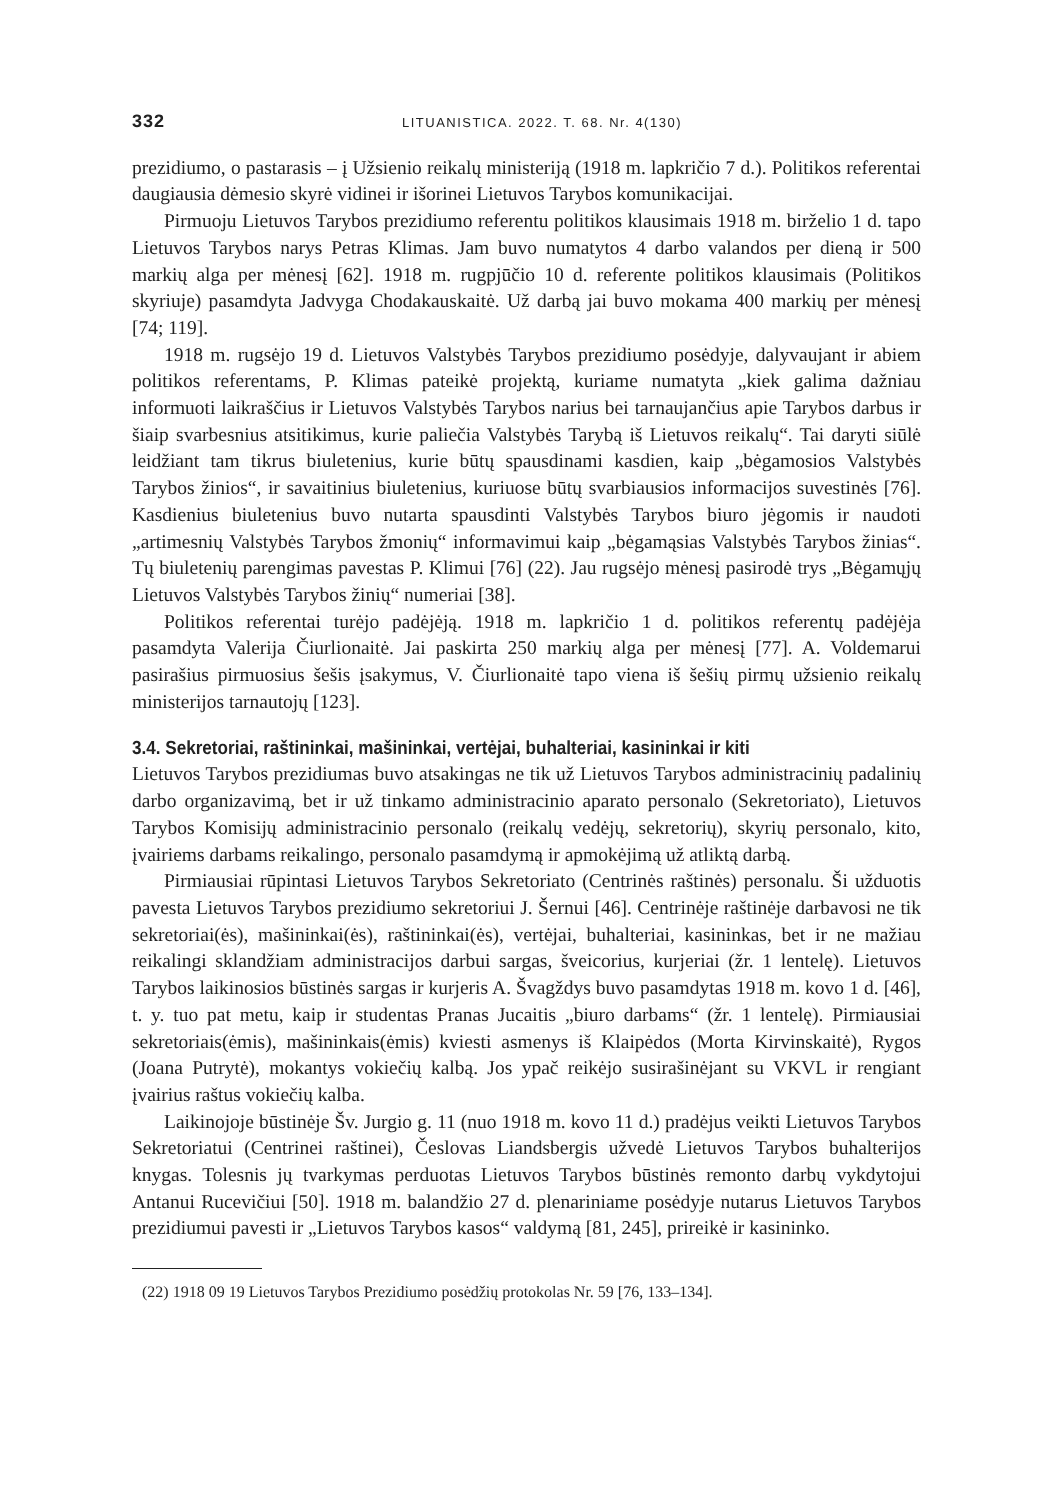332 LITUANISTICA. 2022. T. 68. Nr. 4(130)
prezidiumo, o pastarasis – į Užsienio reikalų ministeriją (1918 m. lapkričio 7 d.). Politikos referentai daugiausia dėmesio skyrė vidinei ir išorinei Lietuvos Tarybos komunikacijai.
Pirmuoju Lietuvos Tarybos prezidiumo referentu politikos klausimais 1918 m. birželio 1 d. tapo Lietuvos Tarybos narys Petras Klimas. Jam buvo numatytos 4 darbo valandos per dieną ir 500 markių alga per mėnesį [62]. 1918 m. rugpjūčio 10 d. referente politikos klausimais (Politikos skyriuje) pasamdyta Jadvyga Chodakauskaitė. Už darbą jai buvo mokama 400 markių per mėnesį [74; 119].
1918 m. rugsėjo 19 d. Lietuvos Valstybės Tarybos prezidiumo posėdyje, dalyvaujant ir abiem politikos referentams, P. Klimas pateikė projektą, kuriame numatyta „kiek galima dažniau informuoti laikraščius ir Lietuvos Valstybės Tarybos narius bei tarnaujančius apie Tarybos darbus ir šiaip svarbesnius atsitikimus, kurie paliečia Valstybės Tarybą iš Lietuvos reikalų“. Tai daryti siūlė leidžiant tam tikrus biuletenius, kurie būtų spausdinami kasdien, kaip „bėgamosios Valstybės Tarybos žinios“, ir savaitinius biuletenius, kuriuose būtų svarbiausios informacijos suvestinės [76]. Kasdienius biuletenius buvo nutarta spausdinti Valstybės Tarybos biuro jėgomis ir naudoti „artimesnių Valstybės Tarybos žmonių“ informavimui kaip „bėgamąsias Valstybės Tarybos žinias“. Tų biuletenių parengimas pavestas P. Klimui [76] (22). Jau rugsėjo mėnesį pasirodė trys „Bėgamųjų Lietuvos Valstybės Tarybos žinių“ numeriai [38].
Politikos referentai turėjo padėjėją. 1918 m. lapkričio 1 d. politikos referentų padėjėja pasamdyta Valerija Čiurlionaitė. Jai paskirta 250 markių alga per mėnesį [77]. A. Voldemarui pasirašius pirmuosius šešis įsakymus, V. Čiurlionaitė tapo viena iš šešių pirmų užsienio reikalų ministerijos tarnautojų [123].
3.4. Sekretoriai, raštininkai, mašininkai, vertėjai, buhalteriai, kasininkai ir kiti
Lietuvos Tarybos prezidiumas buvo atsakingas ne tik už Lietuvos Tarybos administracinių padalinių darbo organizavimą, bet ir už tinkamo administracinio aparato personalo (Sekretoriato), Lietuvos Tarybos Komisijų administracinio personalo (reikalų vedėjų, sekretorių), skyrių personalo, kito, įvairiems darbams reikalingo, personalo pasamdymą ir apmokėjimą už atliktą darbą.
Pirmiausiai rūpintasi Lietuvos Tarybos Sekretoriato (Centrinės raštinės) personalu. Ši užduotis pavesta Lietuvos Tarybos prezidiumo sekretoriui J. Šernui [46]. Centrinėje raštinėje darbavosi ne tik sekretoriai(ės), mašininkai(ės), raštininkai(ės), vertėjai, buhalteriai, kasininkas, bet ir ne mažiau reikalingi sklandžiam administracijos darbui sargas, šveicorius, kurjeriai (žr. 1 lentelę). Lietuvos Tarybos laikinosios būstinės sargas ir kurjeris A. Švagždys buvo pasamdytas 1918 m. kovo 1 d. [46], t. y. tuo pat metu, kaip ir studentas Pranas Jucaitis „biuro darbams“ (žr. 1 lentelę). Pirmiausiai sekretoriais(ėmis), mašininkais(ėmis) kviesti asmenys iš Klaipėdos (Morta Kirvinskaitė), Rygos (Joana Putrytė), mokantys vokiečių kalbą. Jos ypač reikėjo susirašinėjant su VKVL ir rengiant įvairius raštus vokiečių kalba.
Laikinojoje būstinėje Šv. Jurgio g. 11 (nuo 1918 m. kovo 11 d.) pradėjus veikti Lietuvos Tarybos Sekretoriatui (Centrinei raštinei), Česlovas Liandsbergis užvedė Lietuvos Tarybos buhalterijos knygas. Tolesnis jų tvarkymas perduotas Lietuvos Tarybos būstinės remonto darbų vykdytojui Antanui Rucevičiui [50]. 1918 m. balandžio 27 d. plenariniame posėdyje nutarus Lietuvos Tarybos prezidiumui pavesti ir „Lietuvos Tarybos kasos“ valdymą [81, 245], prireikė ir kasininko.
(22) 1918 09 19 Lietuvos Tarybos Prezidiumo posėdžių protokolas Nr. 59 [76, 133–134].